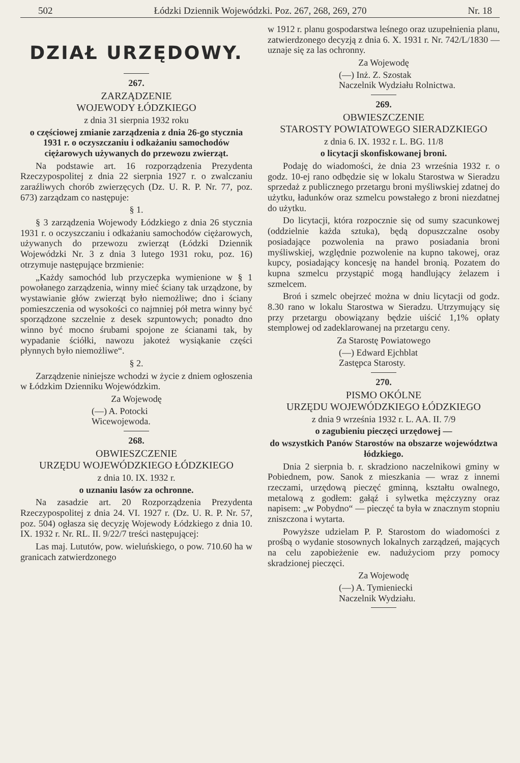502 Łódzki Dziennik Wojewódzki. Poz. 267, 268, 269, 270 Nr. 18
DZIAŁ URZĘDOWY.
267.
ZARZĄDZENIE
WOJEWODY ŁÓDZKIEGO
z dnia 31 sierpnia 1932 roku
o częściowej zmianie zarządzenia z dnia 26-go stycznia 1931 r. o oczyszczaniu i odkażaniu samochodów ciężarowych używanych do przewozu zwierząt.
Na podstawie art. 16 rozporządzenia Prezydenta Rzeczypospolitej z dnia 22 sierpnia 1927 r. o zwalczaniu zaraźliwych chorób zwierzęcych (Dz. U. R. P. Nr. 77, poz. 673) zarządzam co następuje:
§ 1.
§ 3 zarządzenia Wojewody Łódzkiego z dnia 26 stycznia 1931 r. o oczyszczaniu i odkażaniu samochodów ciężarowych, używanych do przewozu zwierząt (Łódzki Dziennik Wojewódzki Nr. 3 z dnia 3 lutego 1931 roku, poz. 16) otrzymuje następujące brzmienie:
„Każdy samochód lub przyczepka wymienione w § 1 powołanego zarządzenia, winny mieć ściany tak urządzone, by wystawianie głów zwierząt było niemożliwe; dno i ściany pomieszczenia od wysokości co najmniej pół metra winny być sporządzone szczelnie z desek szpuntowych; ponadto dno winno być mocno śrubami spojone ze ścianami tak, by wypadanie ściółki, nawozu jakoteż wysiąkanie części płynnych było niemożliwe“.
§ 2.
Zarządzenie niniejsze wchodzi w życie z dniem ogłoszenia w Łódzkim Dzienniku Wojewódzkim.
Za Wojewodę
(—) A. Potocki
Wicewojewoda.
268.
OBWIESZCZENIE
URZĘDU WOJEWÓDZKIEGO ŁÓDZKIEGO
z dnia 10. IX. 1932 r.
o uznaniu lasów za ochronne.
Na zasadzie art. 20 Rozporządzenia Prezydenta Rzeczypospolitej z dnia 24. VI. 1927 r. (Dz. U. R. P. Nr. 57, poz. 504) ogłasza się decyzję Wojewody Łódzkiego z dnia 10. IX. 1932 r. Nr. RL. II. 9/22/7 treści następującej:
Las maj. Lututów, pow. wieluńskiego, o pow. 710.60 ha w granicach zatwierdzonego
w 1912 r. planu gospodarstwa leśnego oraz uzupełnienia planu, zatwierdzonego decyzją z dnia 6. X. 1931 r. Nr. 742/L/1830 — uznaje się za las ochronny.
Za Wojewodę
(—) Inż. Z. Szostak
Naczelnik Wydziału Rolnictwa.
269.
OBWIESZCZENIE
STAROSTY POWIATOWEGO SIERADZKIEGO
z dnia 6. IX. 1932 r. L. BG. 11/8
o licytacji skonfiskowanej broni.
Podaję do wiadomości, że dnia 23 września 1932 r. o godz. 10-ej rano odbędzie się w lokalu Starostwa w Sieradzu sprzedaż z publicznego przetargu broni myśliwskiej zdatnej do użytku, ładunków oraz szmelcu powstałego z broni niezdatnej do użytku.
Do licytacji, która rozpocznie się od sumy szacunkowej (oddzielnie każda sztuka), będą dopuszczalne osoby posiadające pozwolenia na prawo posiadania broni myśliwskiej, względnie pozwolenie na kupno takowej, oraz kupcy, posiadający koncesję na handel bronią. Pozatem do kupna szmelcu przystąpić mogą handlujący żelazem i szmelcem.
Broń i szmelc obejrzeć można w dniu licytacji od godz. 8.30 rano w lokalu Starostwa w Sieradzu. Utrzymujący się przy przetargu obowiązany będzie uiścić 1,1% opłaty stemplowej od zadeklarowanej na przetargu ceny.
Za Starostę Powiatowego
(—) Edward Ejchblat
Zastępca Starosty.
270.
PISMO OKÓLNE
URZĘDU WOJEWÓDZKIEGO ŁÓDZKIEGO
z dnia 9 września 1932 r. L. AA. II. 7/9
o zagubieniu pieczęci urzędowej —
do wszystkich Panów Starostów na obszarze województwa łódzkiego.
Dnia 2 sierpnia b. r. skradziono naczelnikowi gminy w Pobiednem, pow. Sanok z mieszkania — wraz z innemi rzeczami, urzędową pieczęć gminną, kształtu owalnego, metalową z godłem: gałąź i sylwetka mężczyzny oraz napisem: „w Pobydno“ — pieczęć ta była w znacznym stopniu zniszczona i wytarta.
Powyższe udzielam P. P. Starostom do wiadomości z prośbą o wydanie stosownych lokalnych zarządzeń, mających na celu zapobieżenie ew. nadużyciom przy pomocy skradzionej pieczęci.
Za Wojewodę
(—) A. Tymieniecki
Naczelnik Wydziału.